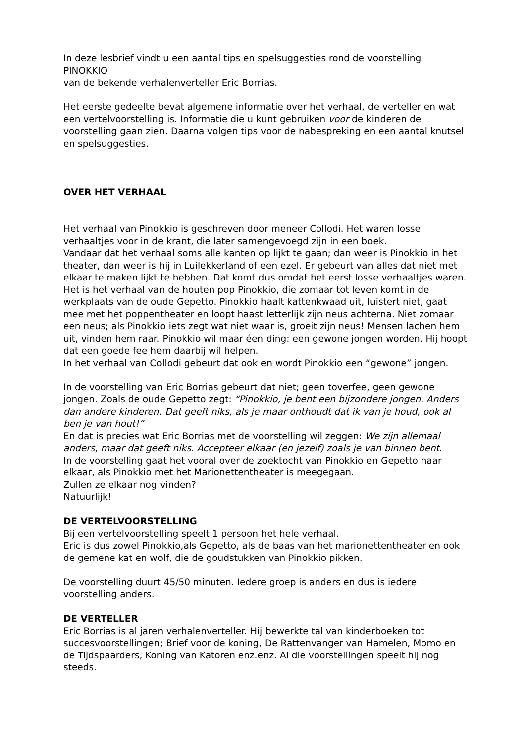In deze lesbrief vindt u een aantal tips en spelsuggesties rond de voorstelling
PINOKKIO
van de bekende verhalenverteller Eric Borrias.
Het eerste gedeelte bevat algemene informatie over het verhaal, de verteller en wat een vertelvoorstelling is. Informatie die u kunt gebruiken voor de kinderen de voorstelling gaan zien. Daarna volgen tips voor de nabespreking en een aantal knutsel en spelsuggesties.
OVER HET VERHAAL
Het verhaal van Pinokkio is geschreven door meneer Collodi. Het waren losse verhaaltjes voor in de krant, die later samengevoegd zijn in een boek.
Vandaar dat het verhaal soms alle kanten op lijkt te gaan; dan weer is Pinokkio in het theater, dan weer is hij in Luilekkerland of een ezel. Er gebeurt van alles dat niet met elkaar te maken lijkt te hebben. Dat komt dus omdat het eerst losse verhaaltjes waren.
Het is het verhaal van de houten pop Pinokkio, die zomaar tot leven komt in de werkplaats van de oude Gepetto. Pinokkio haalt kattenkwaad uit, luistert niet, gaat mee met het poppentheater en loopt haast letterlijk zijn neus achterna. Niet zomaar een neus; als Pinokkio iets zegt wat niet waar is, groeit zijn neus! Mensen lachen hem uit, vinden hem raar. Pinokkio wil maar éen ding: een gewone jongen worden. Hij hoopt dat een goede fee hem daarbij wil helpen.
In het verhaal van Collodi gebeurt dat ook en wordt Pinokkio een “gewone” jongen.
In de voorstelling van Eric Borrias gebeurt dat niet; geen toverfee, geen gewone jongen. Zoals de oude Gepetto zegt: “Pinokkio, je bent een bijzondere jongen. Anders dan andere kinderen. Dat geeft niks, als je maar onthoudt dat ik van je houd, ook al ben je van hout!”
En dat is precies wat Eric Borrias met de voorstelling wil zeggen: We zijn allemaal anders, maar dat geeft niks. Accepteer elkaar (en jezelf) zoals je van binnen bent.
In de voorstelling gaat het vooral over de zoektocht van Pinokkio en Gepetto naar elkaar, als Pinokkio met het Marionettentheater is meegegaan.
Zullen ze elkaar nog vinden?
Natuurlijk!
DE VERTELVOORSTELLING
Bij een vertelvoorstelling speelt 1 persoon het hele verhaal.
Eric is dus zowel Pinokkio,als Gepetto, als de baas van het marionettentheater en ook de gemene kat en wolf, die de goudstukken van Pinokkio pikken.
De voorstelling duurt 45/50 minuten. Iedere groep is anders en dus is iedere voorstelling anders.
DE VERTELLER
Eric Borrias is al jaren verhalenverteller. Hij bewerkte tal van kinderboeken tot succesvoorstellingen; Brief voor de koning, De Rattenvanger van Hamelen, Momo en de Tijdspaarders, Koning van Katoren enz.enz. Al die voorstellingen speelt hij nog steeds.